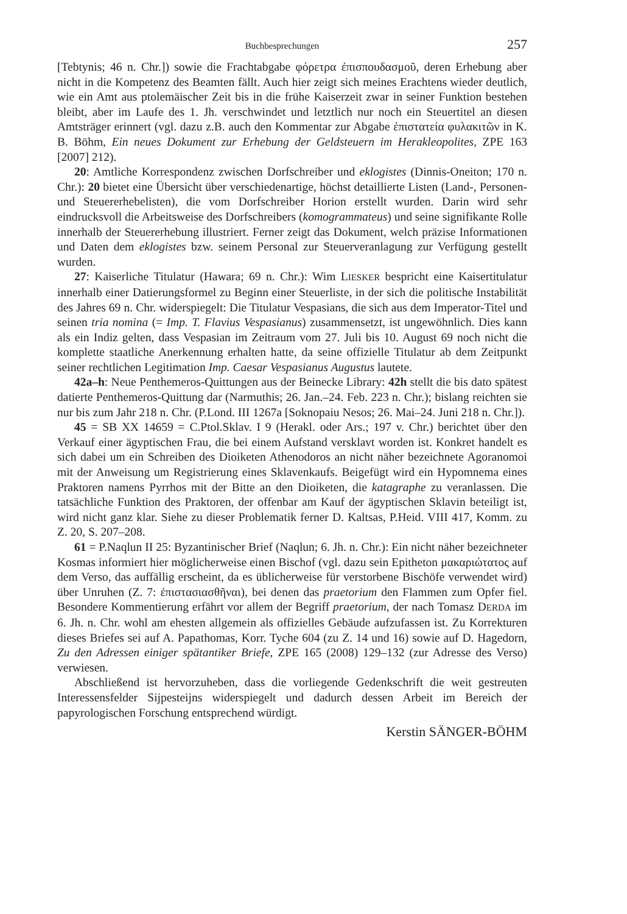Buchbesprechungen 257
[Tebtynis; 46 n. Chr.]) sowie die Frachtabgabe φόρετρα ἐπισπουδασμοῦ, deren Erhebung aber nicht in die Kompetenz des Beamten fällt. Auch hier zeigt sich meines Erachtens wieder deutlich, wie ein Amt aus ptolemäischer Zeit bis in die frühe Kaiserzeit zwar in seiner Funktion bestehen bleibt, aber im Laufe des 1. Jh. verschwindet und letztlich nur noch ein Steuertitel an diesen Amtsträger erinnert (vgl. dazu z.B. auch den Kommentar zur Abgabe ἐπιστατεία φυλακιτῶν in K. B. Böhm, Ein neues Dokument zur Erhebung der Geldsteuern im Herakleopolites, ZPE 163 [2007] 212).
20: Amtliche Korrespondenz zwischen Dorfschreiber und eklogistes (Dinnis-Oneiton; 170 n. Chr.): 20 bietet eine Übersicht über verschiedenartige, höchst detaillierte Listen (Land-, Personen- und Steuererhebelisten), die vom Dorfschreiber Horion erstellt wurden. Darin wird sehr eindrucksvoll die Arbeitsweise des Dorfschreibers (komogrammateus) und seine signifikante Rolle innerhalb der Steuererhebung illustriert. Ferner zeigt das Dokument, welch präzise Informationen und Daten dem eklogistes bzw. seinem Personal zur Steuerveranlagung zur Verfügung gestellt wurden.
27: Kaiserliche Titulatur (Hawara; 69 n. Chr.): Wim LIESKER bespricht eine Kaisertitulatur innerhalb einer Datierungsformel zu Beginn einer Steuerliste, in der sich die politische Instabilität des Jahres 69 n. Chr. widerspiegelt: Die Titulatur Vespasians, die sich aus dem Imperator-Titel und seinen tria nomina (= Imp. T. Flavius Vespasianus) zusammensetzt, ist ungewöhnlich. Dies kann als ein Indiz gelten, dass Vespasian im Zeitraum vom 27. Juli bis 10. August 69 noch nicht die komplette staatliche Anerkennung erhalten hatte, da seine offizielle Titulatur ab dem Zeitpunkt seiner rechtlichen Legitimation Imp. Caesar Vespasianus Augustus lautete.
42a–h: Neue Penthemeros-Quittungen aus der Beinecke Library: 42h stellt die bis dato spätest datierte Penthemeros-Quittung dar (Narmuthis; 26. Jan.–24. Feb. 223 n. Chr.); bislang reichten sie nur bis zum Jahr 218 n. Chr. (P.Lond. III 1267a [Soknopaiu Nesos; 26. Mai–24. Juni 218 n. Chr.]).
45 = SB XX 14659 = C.Ptol.Sklav. I 9 (Herakl. oder Ars.; 197 v. Chr.) berichtet über den Verkauf einer ägyptischen Frau, die bei einem Aufstand versklavt worden ist. Konkret handelt es sich dabei um ein Schreiben des Dioiketen Athenodoros an nicht näher bezeichnete Agoranomoi mit der Anweisung um Registrierung eines Sklavenkaufs. Beigefügt wird ein Hypomnema eines Praktoren namens Pyrrhos mit der Bitte an den Dioiketen, die katagraphe zu veranlassen. Die tatsächliche Funktion des Praktoren, der offenbar am Kauf der ägyptischen Sklavin beteiligt ist, wird nicht ganz klar. Siehe zu dieser Problematik ferner D. Kaltsas, P.Heid. VIII 417, Komm. zu Z. 20, S. 207–208.
61 = P.Naqlun II 25: Byzantinischer Brief (Naqlun; 6. Jh. n. Chr.): Ein nicht näher bezeichneter Kosmas informiert hier möglicherweise einen Bischof (vgl. dazu sein Epitheton μακαριώτατος auf dem Verso, das auffällig erscheint, da es üblicherweise für verstorbene Bischöfe verwendet wird) über Unruhen (Z. 7: ἐπιστασιασθῆναι), bei denen das praetorium den Flammen zum Opfer fiel. Besondere Kommentierung erfährt vor allem der Begriff praetorium, der nach Tomasz DERDA im 6. Jh. n. Chr. wohl am ehesten allgemein als offizielles Gebäude aufzufassen ist. Zu Korrekturen dieses Briefes sei auf A. Papathomas, Korr. Tyche 604 (zu Z. 14 und 16) sowie auf D. Hagedorn, Zu den Adressen einiger spätantiker Briefe, ZPE 165 (2008) 129–132 (zur Adresse des Verso) verwiesen.
Abschließend ist hervorzuheben, dass die vorliegende Gedenkschrift die weit gestreuten Interessensfelder Sijpesteijns widerspiegelt und dadurch dessen Arbeit im Bereich der papyrologischen Forschung entsprechend würdigt.
Kerstin SÄNGER-BÖHM